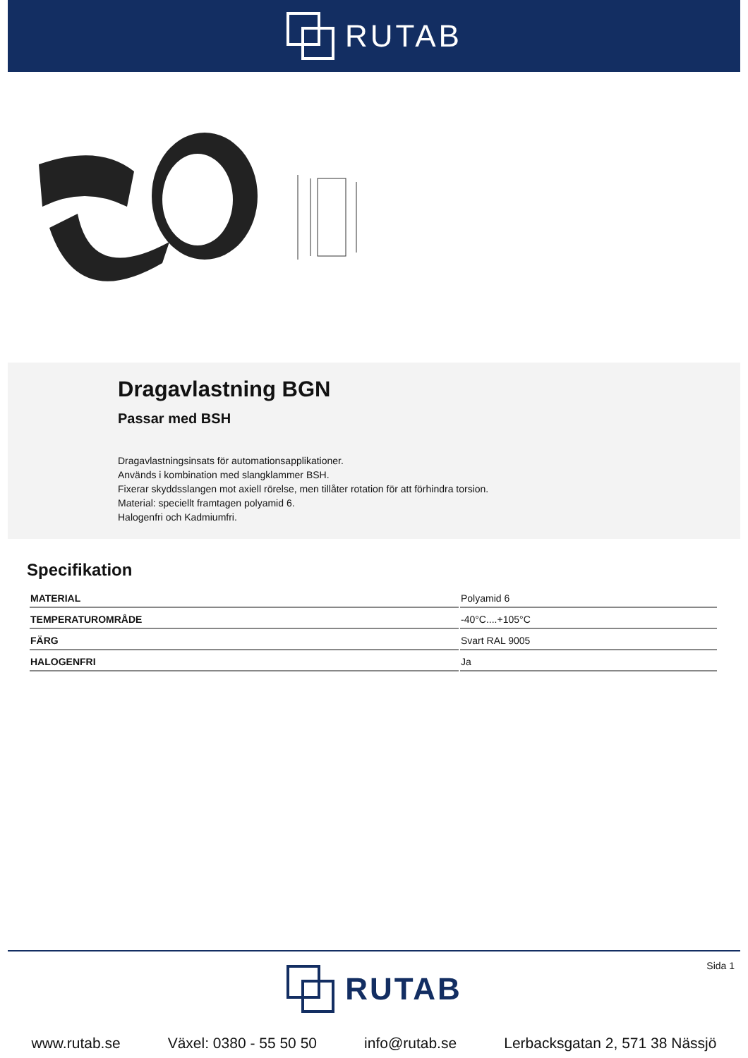RUTAB
Dragavlastning BGN
Passar med BSH
Dragavlastningsinsats för automationsapplikationer.
Används i kombination med slangklammer BSH.
Fixerar skyddsslangen mot axiell rörelse, men tillåter rotation för att förhindra torsion.
Material: speciellt framtagen polyamid 6.
Halogenfri och Kadmiumfri.
Specifikation
| MATERIAL | Polyamid 6 |
| TEMPERATUROMRÅDE | -40°C....+105°C |
| FÄRG | Svart RAL 9005 |
| HALOGENFRI | Ja |
Sida 1
RUTAB
www.rutab.se Växel: 0380 - 55 50 50 info@rutab.se Lerbacksgatan 2, 571 38 Nässjö